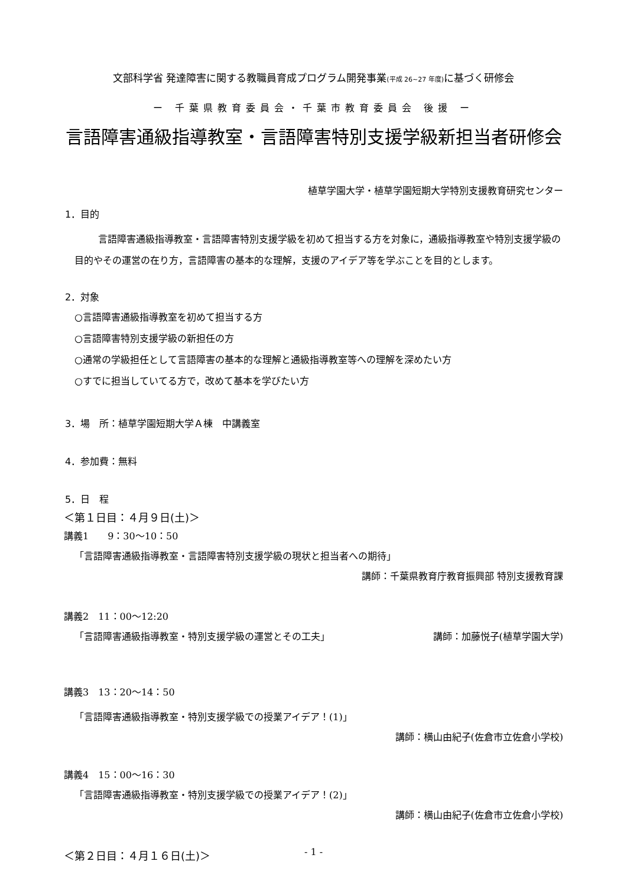文部科学省 発達障害に関する教職員育成プログラム開発事業(平成 26~27 年度) に基づく研修会
ー 千葉県教育委員会・千葉市教育委員会 後援 ー
言語障害通級指導教室・言語障害特別支援学級新担当者研修会
植草学園大学・植草学園短期大学特別支援教育研究センター
1．目的
言語障害通級指導教室・言語障害特別支援学級を初めて担当する方を対象に，通級指導教室や特別支援学級の目的やその運営の在り方，言語障害の基本的な理解，支援のアイデア等を学ぶことを目的とします。
2．対象
○言語障害通級指導教室を初めて担当する方
○言語障害特別支援学級の新担任の方
○通常の学級担任として言語障害の基本的な理解と通級指導教室等への理解を深めたい方
○すでに担当していてる方で，改めて基本を学びたい方
3．場　所：植草学園短期大学Ａ棟　中講義室
4．参加費：無料
5．日　程
＜第１日目：４月９日(土)＞
講義1　　9：30〜10：50
「言語障害通級指導教室・言語障害特別支援学級の現状と担当者への期待」
講師：千葉県教育庁教育振興部 特別支援教育課
講義2　11：00〜12:20
「言語障害通級指導教室・特別支援学級の運営とその工夫」 講師：加藤悦子(植草学園大学)
講義3　13：20〜14：50
「言語障害通級指導教室・特別支援学級での授業アイデア！(1)」
講師：横山由紀子(佐倉市立佐倉小学校)
講義4　15：00〜16：30
「言語障害通級指導教室・特別支援学級での授業アイデア！(2)」
講師：横山由紀子(佐倉市立佐倉小学校)
＜第２日目：４月１６日(土)＞
- 1 -